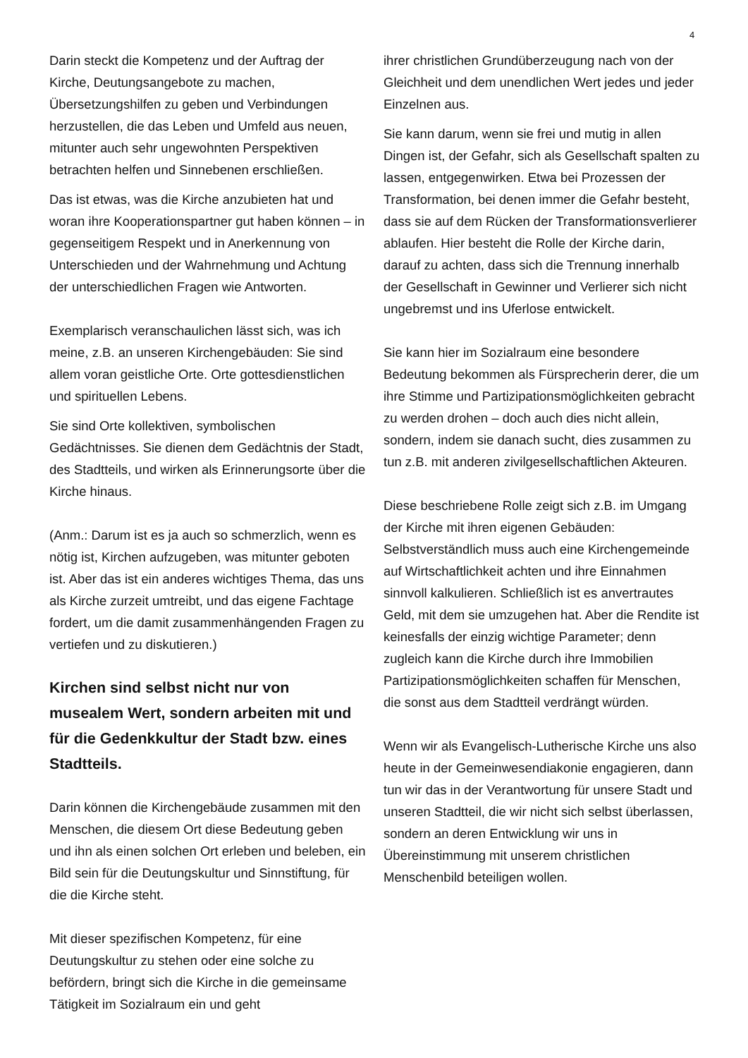4
Darin steckt die Kompetenz und der Auftrag der Kirche, Deutungsangebote zu machen, Übersetzungshilfen zu geben und Verbindungen herzustellen, die das Leben und Umfeld aus neuen, mitunter auch sehr ungewohnten Perspektiven betrachten helfen und Sinnebenen erschließen.
Das ist etwas, was die Kirche anzubieten hat und woran ihre Kooperationspartner gut haben können – in gegenseitigem Respekt und in Anerkennung von Unterschieden und der Wahrnehmung und Achtung der unterschiedlichen Fragen wie Antworten.
Exemplarisch veranschaulichen lässt sich, was ich meine, z.B. an unseren Kirchengebäuden: Sie sind allem voran geistliche Orte. Orte gottesdienstlichen und spirituellen Lebens.
Sie sind Orte kollektiven, symbolischen Gedächtnisses. Sie dienen dem Gedächtnis der Stadt, des Stadtteils, und wirken als Erinnerungsorte über die Kirche hinaus.
(Anm.: Darum ist es ja auch so schmerzlich, wenn es nötig ist, Kirchen aufzugeben, was mitunter geboten ist. Aber das ist ein anderes wichtiges Thema, das uns als Kirche zurzeit umtreibt, und das eigene Fachtage fordert, um die damit zusammenhängenden Fragen zu vertiefen und zu diskutieren.)
Kirchen sind selbst nicht nur von musealem Wert, sondern arbeiten mit und für die Gedenkkultur der Stadt bzw. eines Stadtteils.
Darin können die Kirchengebäude zusammen mit den Menschen, die diesem Ort diese Bedeutung geben und ihn als einen solchen Ort erleben und beleben, ein Bild sein für die Deutungskultur und Sinnstiftung, für die die Kirche steht.
Mit dieser spezifischen Kompetenz, für eine Deutungskultur zu stehen oder eine solche zu befördern, bringt sich die Kirche in die gemeinsame Tätigkeit im Sozialraum ein und geht
ihrer christlichen Grundüberzeugung nach von der Gleichheit und dem unendlichen Wert jedes und jeder Einzelnen aus.
Sie kann darum, wenn sie frei und mutig in allen Dingen ist, der Gefahr, sich als Gesellschaft spalten zu lassen, entgegenwirken. Etwa bei Prozessen der Transformation, bei denen immer die Gefahr besteht, dass sie auf dem Rücken der Transformationsverlierer ablaufen. Hier besteht die Rolle der Kirche darin, darauf zu achten, dass sich die Trennung innerhalb der Gesellschaft in Gewinner und Verlierer sich nicht ungebremst und ins Uferlose entwickelt.
Sie kann hier im Sozialraum eine besondere Bedeutung bekommen als Fürsprecherin derer, die um ihre Stimme und Partizipationsmöglichkeiten gebracht zu werden drohen – doch auch dies nicht allein, sondern, indem sie danach sucht, dies zusammen zu tun z.B. mit anderen zivilgesellschaftlichen Akteuren.
Diese beschriebene Rolle zeigt sich z.B. im Umgang der Kirche mit ihren eigenen Gebäuden: Selbstverständlich muss auch eine Kirchengemeinde auf Wirtschaftlichkeit achten und ihre Einnahmen sinnvoll kalkulieren. Schließlich ist es anvertrautes Geld, mit dem sie umzugehen hat. Aber die Rendite ist keinesfalls der einzig wichtige Parameter; denn zugleich kann die Kirche durch ihre Immobilien Partizipationsmöglichkeiten schaffen für Menschen, die sonst aus dem Stadtteil verdrängt würden.
Wenn wir als Evangelisch-Lutherische Kirche uns also heute in der Gemeinwesendiakonie engagieren, dann tun wir das in der Verantwortung für unsere Stadt und unseren Stadtteil, die wir nicht sich selbst überlassen, sondern an deren Entwicklung wir uns in Übereinstimmung mit unserem christlichen Menschenbild beteiligen wollen.